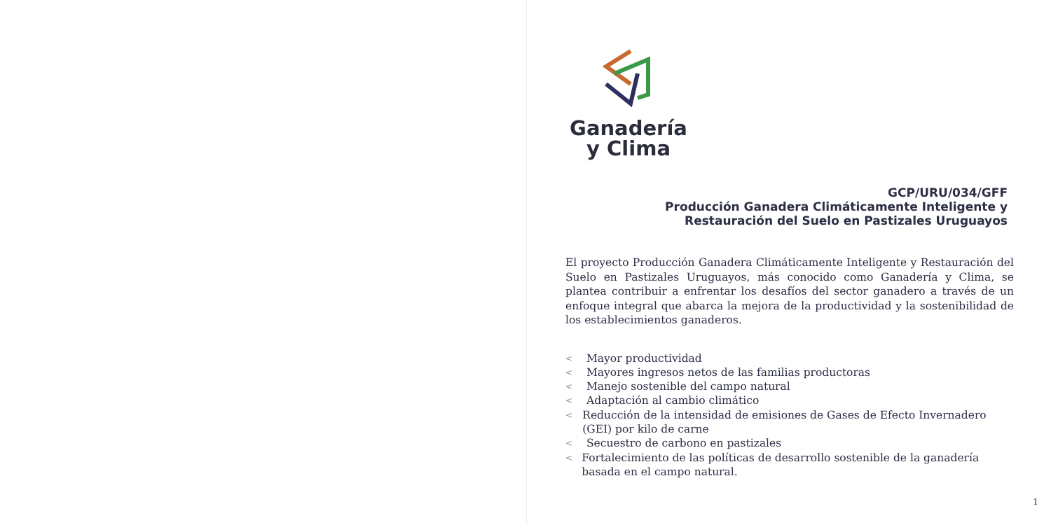Ganadería
y Clima
GCP/URU/034/GFF
Producción Ganadera Climáticamente Inteligente y
Restauración del Suelo en Pastizales Uruguayos
El proyecto Producción Ganadera Climáticamente Inteligente y Restauración del Suelo en Pastizales Uruguayos, más conocido como Ganadería y Clima, se plantea contribuir a enfrentar los desafíos del sector ganadero a través de un enfoque integral que abarca la mejora de la productividad y la sostenibilidad de los establecimientos ganaderos.
< Mayor productividad
< Mayores ingresos netos de las familias productoras
< Manejo sostenible del campo natural
< Adaptación al cambio climático
< Reducción de la intensidad de emisiones de Gases de Efecto Invernadero (GEI) por kilo de carne
< Secuestro de carbono en pastizales
< Fortalecimiento de las políticas de desarrollo sostenible de la ganadería basada en el campo natural.
1